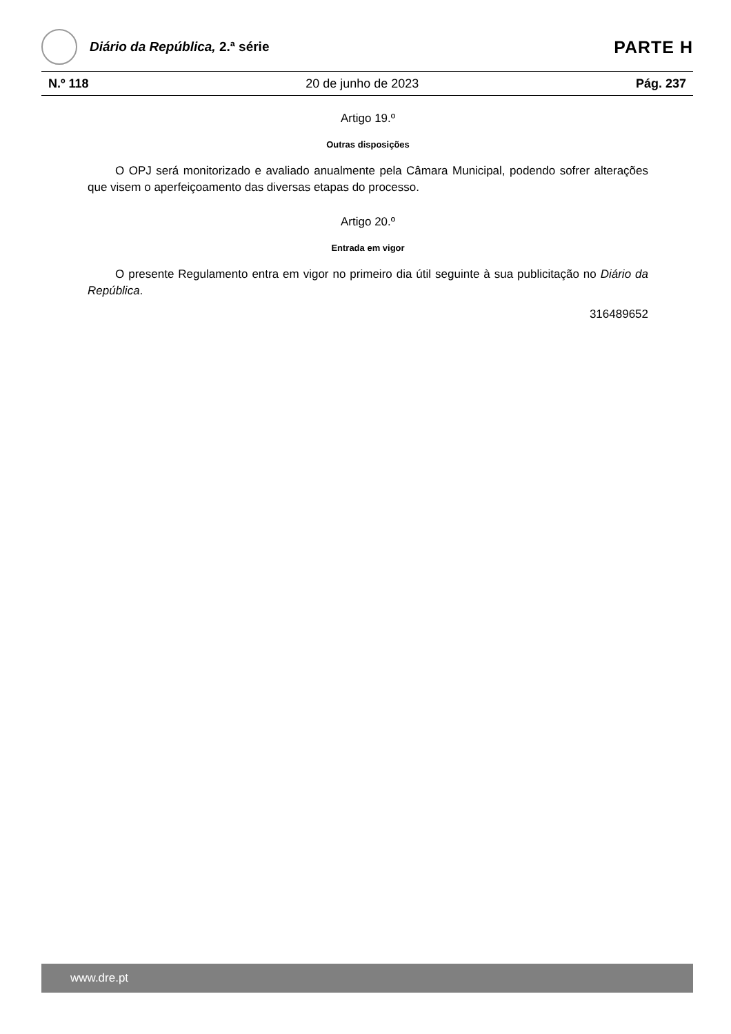Diário da República, 2.ª série
PARTE H
N.º 118 20 de junho de 2023 Pág. 237
Artigo 19.º
Outras disposições
O OPJ será monitorizado e avaliado anualmente pela Câmara Municipal, podendo sofrer alterações que visem o aperfeiçoamento das diversas etapas do processo.
Artigo 20.º
Entrada em vigor
O presente Regulamento entra em vigor no primeiro dia útil seguinte à sua publicitação no Diário da República.
316489652
www.dre.pt